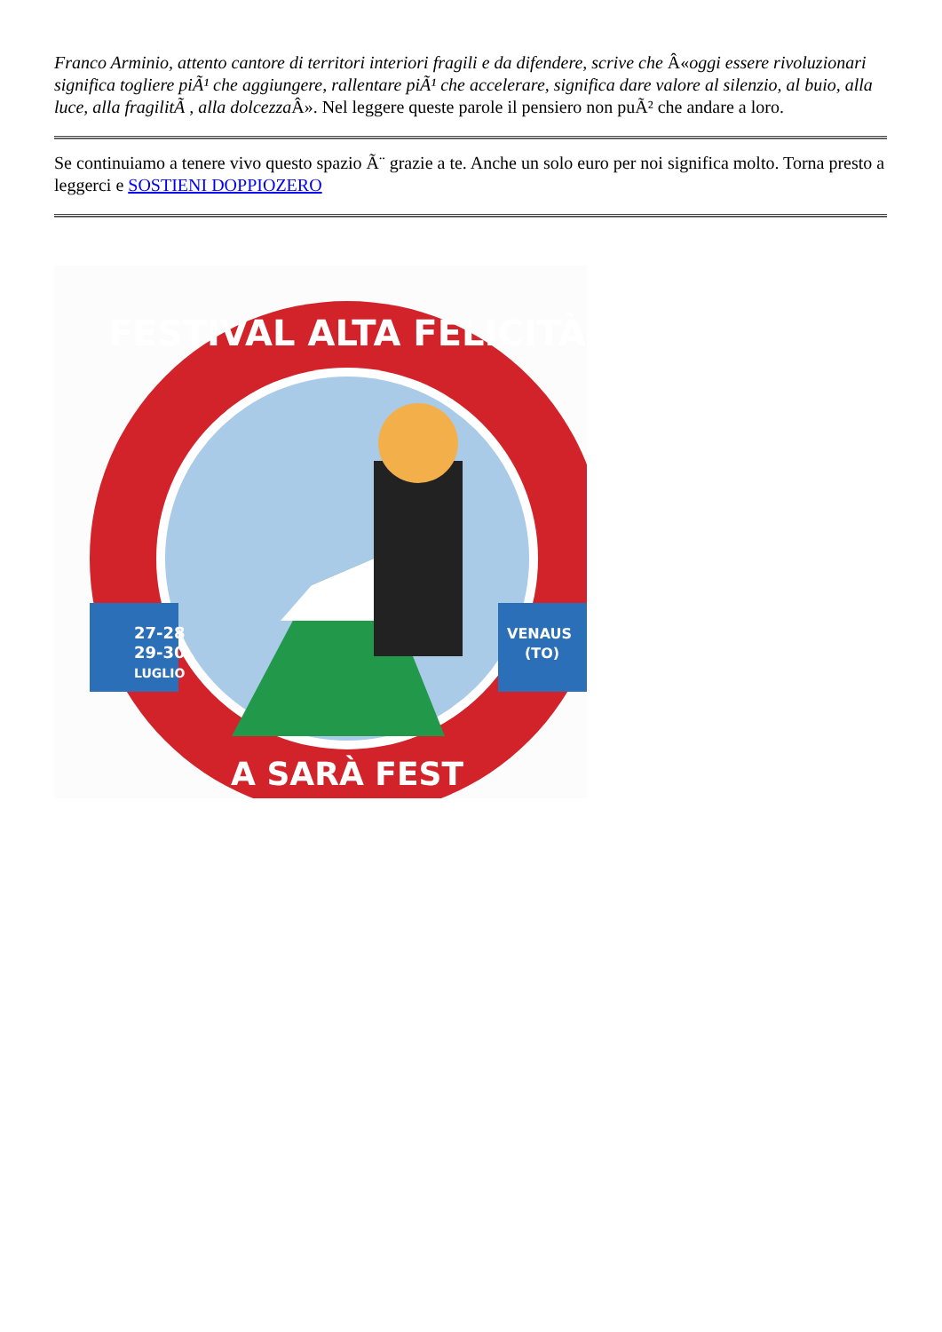Franco Arminio, attento cantore di territori interiori fragili e da difendere, scrive che Â«oggi essere rivoluzionari significa togliere piÃ¹ che aggiungere, rallentare piÃ¹ che accelerare, significa dare valore al silenzio, al buio, alla luce, alla fragilitÃ , alla dolcezza Â». Nel leggere queste parole il pensiero non puÃ² che andare a loro.
Se continuiamo a tenere vivo questo spazio Ã¨ grazie a te. Anche un solo euro per noi significa molto. Torna presto a leggerci e SOSTIENI DOPPIOZERO
FESTIVAL ALTA FELICITÀ
27-28
29-30
LUGLIO
VENAUS
(TO)
A SARÀ FEST